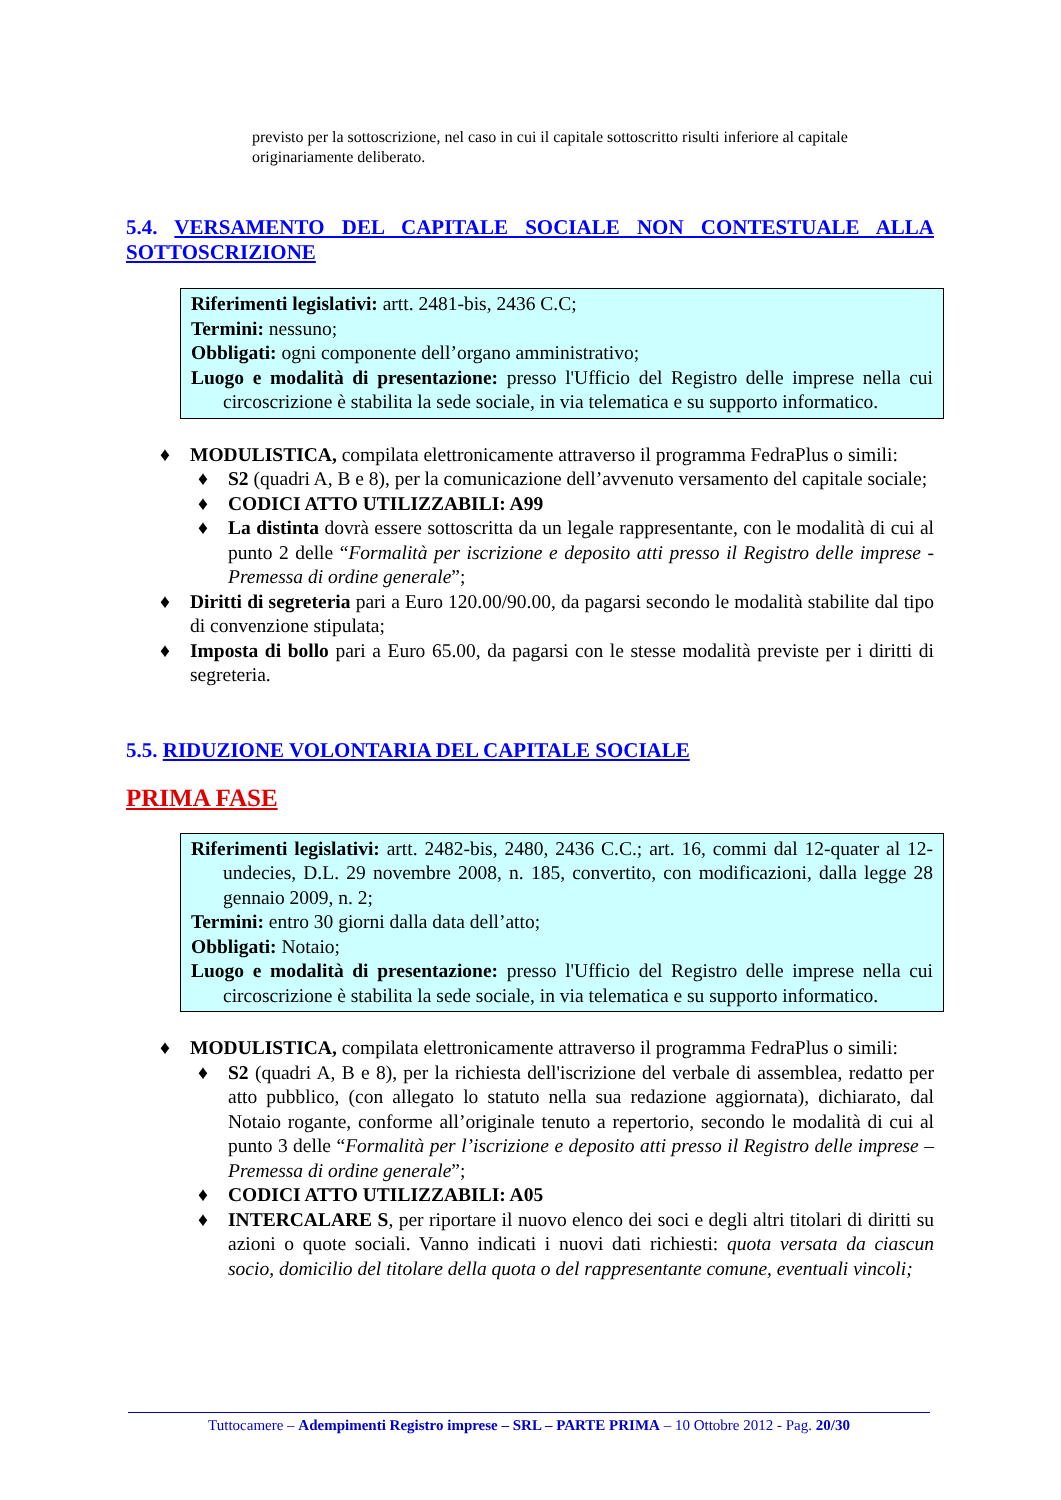previsto per la sottoscrizione, nel caso in cui il capitale sottoscritto risulti inferiore al capitale originariamente deliberato.
5.4. VERSAMENTO DEL CAPITALE SOCIALE NON CONTESTUALE ALLA SOTTOSCRIZIONE
Riferimenti legislativi: artt. 2481-bis, 2436 C.C;
Termini: nessuno;
Obbligati: ogni componente dell’organo amministrativo;
Luogo e modalità di presentazione: presso l'Ufficio del Registro delle imprese nella cui circoscrizione è stabilita la sede sociale, in via telematica e su supporto informatico.
♦ MODULISTICA, compilata elettronicamente attraverso il programma FedraPlus o simili:
♦ S2 (quadri A, B e 8), per la comunicazione dell’avvenuto versamento del capitale sociale;
♦ CODICI ATTO UTILIZZABILI: A99
♦ La distinta dovrà essere sottoscritta da un legale rappresentante, con le modalità di cui al punto 2 delle “Formalità per iscrizione e deposito atti presso il Registro delle imprese - Premessa di ordine generale”;
♦ Diritti di segreteria pari a Euro 120.00/90.00, da pagarsi secondo le modalità stabilite dal tipo di convenzione stipulata;
♦ Imposta di bollo pari a Euro 65.00, da pagarsi con le stesse modalità previste per i diritti di segreteria.
5.5. RIDUZIONE VOLONTARIA DEL CAPITALE SOCIALE
PRIMA FASE
Riferimenti legislativi: artt. 2482-bis, 2480, 2436 C.C.; art. 16, commi dal 12-quater al 12-undecies, D.L. 29 novembre 2008, n. 185, convertito, con modificazioni, dalla legge 28 gennaio 2009, n. 2;
Termini: entro 30 giorni dalla data dell’atto;
Obbligati: Notaio;
Luogo e modalità di presentazione: presso l'Ufficio del Registro delle imprese nella cui circoscrizione è stabilita la sede sociale, in via telematica e su supporto informatico.
♦ MODULISTICA, compilata elettronicamente attraverso il programma FedraPlus o simili:
♦ S2 (quadri A, B e 8), per la richiesta dell'iscrizione del verbale di assemblea, redatto per atto pubblico, (con allegato lo statuto nella sua redazione aggiornata), dichiarato, dal Notaio rogante, conforme all’originale tenuto a repertorio, secondo le modalità di cui al punto 3 delle “Formalità per l’iscrizione e deposito atti presso il Registro delle imprese – Premessa di ordine generale”;
♦ CODICI ATTO UTILIZZABILI: A05
♦ INTERCALARE S, per riportare il nuovo elenco dei soci e degli altri titolari di diritti su azioni o quote sociali. Vanno indicati i nuovi dati richiesti: quota versata da ciascun socio, domicilio del titolare della quota o del rappresentante comune, eventuali vincoli;
Tuttocamere – Adempimenti Registro imprese – SRL – PARTE PRIMA – 10 Ottobre 2012 - Pag. 20/30